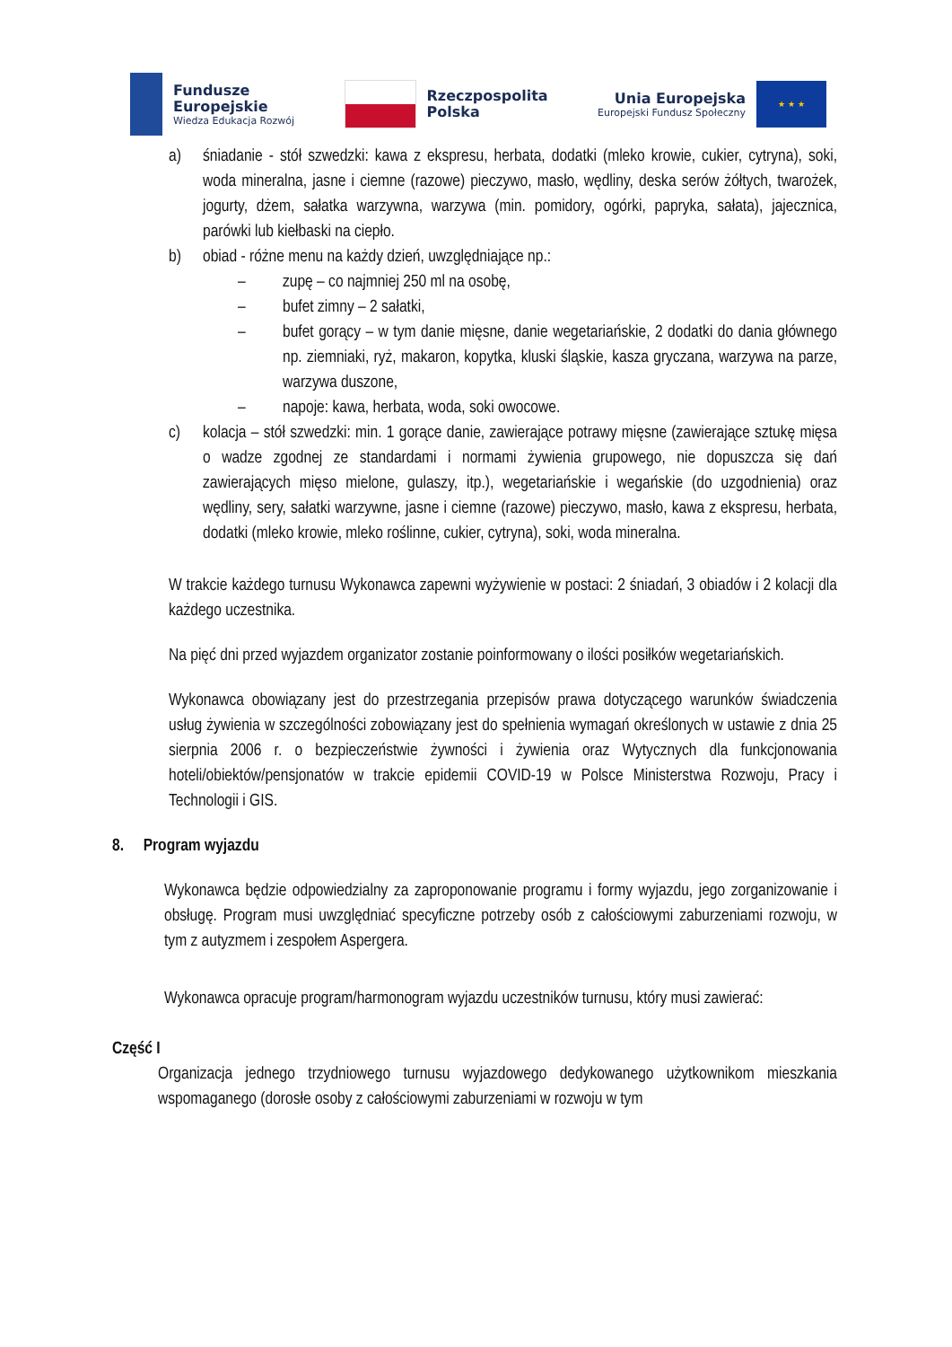Fundusze
Europejskie
Wiedza Edukacja Rozwój
Rzeczpospolita
Polska
Unia Europejska
Europejski Fundusz Społeczny
★ ★ ★
a) śniadanie - stół szwedzki: kawa z ekspresu, herbata, dodatki (mleko krowie, cukier, cytryna), soki, woda mineralna, jasne i ciemne (razowe) pieczywo, masło, wędliny, deska serów żółtych, twarożek, jogurty, dżem, sałatka warzywna, warzywa (min. pomidory, ogórki, papryka, sałata), jajecznica, parówki lub kiełbaski na ciepło.
b) obiad - różne menu na każdy dzień, uwzględniające np.:
– zupę – co najmniej 250 ml na osobę,
– bufet zimny – 2 sałatki,
– bufet gorący – w tym danie mięsne, danie wegetariańskie, 2 dodatki do dania głównego np. ziemniaki, ryż, makaron, kopytka, kluski śląskie, kasza gryczana, warzywa na parze, warzywa duszone,
– napoje: kawa, herbata, woda, soki owocowe.
c) kolacja – stół szwedzki: min. 1 gorące danie, zawierające potrawy mięsne (zawierające sztukę mięsa o wadze zgodnej ze standardami i normami żywienia grupowego, nie dopuszcza się dań zawierających mięso mielone, gulaszy, itp.), wegetariańskie i wegańskie (do uzgodnienia) oraz wędliny, sery, sałatki warzywne, jasne i ciemne (razowe) pieczywo, masło, kawa z ekspresu, herbata, dodatki (mleko krowie, mleko roślinne, cukier, cytryna), soki, woda mineralna.
W trakcie każdego turnusu Wykonawca zapewni wyżywienie w postaci: 2 śniadań, 3 obiadów i 2 kolacji dla każdego uczestnika.
Na pięć dni przed wyjazdem organizator zostanie poinformowany o ilości posiłków wegetariańskich.
Wykonawca obowiązany jest do przestrzegania przepisów prawa dotyczącego warunków świadczenia usług żywienia w szczególności zobowiązany jest do spełnienia wymagań określonych w ustawie z dnia 25 sierpnia 2006 r. o bezpieczeństwie żywności i żywienia oraz Wytycznych dla funkcjonowania hoteli/obiektów/pensjonatów w trakcie epidemii COVID-19 w Polsce Ministerstwa Rozwoju, Pracy i Technologii i GIS.
8. Program wyjazdu
Wykonawca będzie odpowiedzialny za zaproponowanie programu i formy wyjazdu, jego zorganizowanie i obsługę. Program musi uwzględniać specyficzne potrzeby osób z całościowymi zaburzeniami rozwoju, w tym z autyzmem i zespołem Aspergera.
Wykonawca opracuje program/harmonogram wyjazdu uczestników turnusu, który musi zawierać:
Część I
Organizacja jednego trzydniowego turnusu wyjazdowego dedykowanego użytkownikom mieszkania wspomaganego (dorosłe osoby z całościowymi zaburzeniami w rozwoju w tym